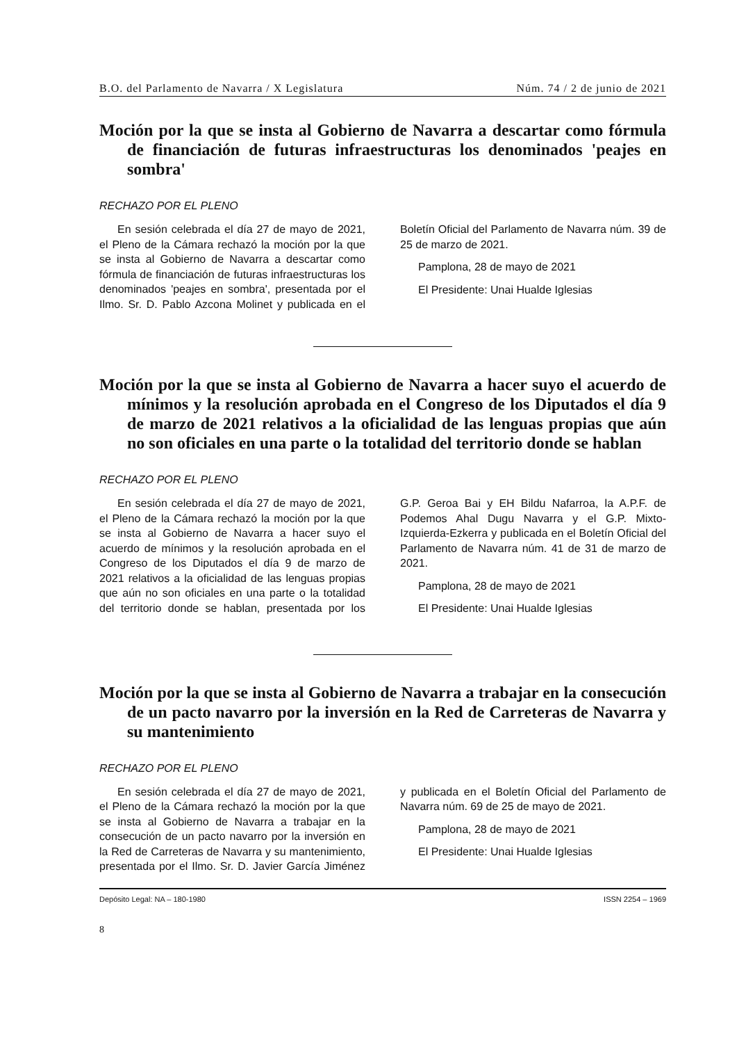B.O. del Parlamento de Navarra / X Legislatura Núm. 74 / 2 de junio de 2021
Moción por la que se insta al Gobierno de Navarra a descartar como fórmula de financiación de futuras infraestructuras los denominados 'peajes en sombra'
RECHAZO POR EL PLENO
En sesión celebrada el día 27 de mayo de 2021, el Pleno de la Cámara rechazó la moción por la que se insta al Gobierno de Navarra a descartar como fórmula de financiación de futuras infraestructuras los denominados 'peajes en sombra', presentada por el Ilmo. Sr. D. Pablo Azcona Molinet y publicada en el Boletín Oficial del Parlamento de Navarra núm. 39 de 25 de marzo de 2021.
Pamplona, 28 de mayo de 2021
El Presidente: Unai Hualde Iglesias
Moción por la que se insta al Gobierno de Navarra a hacer suyo el acuerdo de mínimos y la resolución aprobada en el Congreso de los Diputados el día 9 de marzo de 2021 relativos a la oficialidad de las lenguas propias que aún no son oficiales en una parte o la totalidad del territorio donde se hablan
RECHAZO POR EL PLENO
En sesión celebrada el día 27 de mayo de 2021, el Pleno de la Cámara rechazó la moción por la que se insta al Gobierno de Navarra a hacer suyo el acuerdo de mínimos y la resolución aprobada en el Congreso de los Diputados el día 9 de marzo de 2021 relativos a la oficialidad de las lenguas propias que aún no son oficiales en una parte o la totalidad del territorio donde se hablan, presentada por los G.P. Geroa Bai y EH Bildu Nafarroa, la A.P.F. de Podemos Ahal Dugu Navarra y el G.P. Mixto-Izquierda-Ezkerra y publicada en el Boletín Oficial del Parlamento de Navarra núm. 41 de 31 de marzo de 2021.
Pamplona, 28 de mayo de 2021
El Presidente: Unai Hualde Iglesias
Moción por la que se insta al Gobierno de Navarra a trabajar en la consecución de un pacto navarro por la inversión en la Red de Carreteras de Navarra y su mantenimiento
RECHAZO POR EL PLENO
En sesión celebrada el día 27 de mayo de 2021, el Pleno de la Cámara rechazó la moción por la que se insta al Gobierno de Navarra a trabajar en la consecución de un pacto navarro por la inversión en la Red de Carreteras de Navarra y su mantenimiento, presentada por el Ilmo. Sr. D. Javier García Jiménez y publicada en el Boletín Oficial del Parlamento de Navarra núm. 69 de 25 de mayo de 2021.
Pamplona, 28 de mayo de 2021
El Presidente: Unai Hualde Iglesias
Depósito Legal: NA – 180-1980 ISSN 2254 – 1969
8